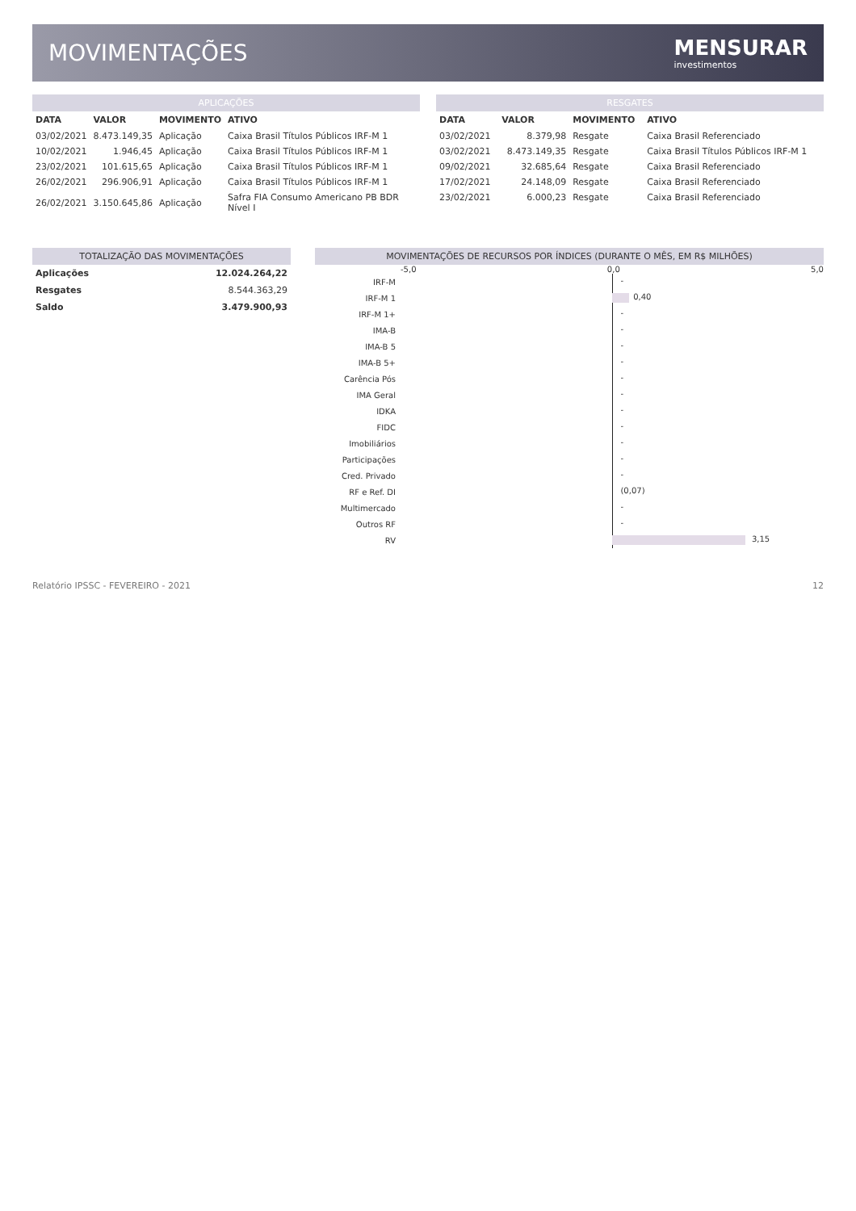MOVIMENTAÇÕES MENSURAR
investimentos
APLICAÇÕES
| DATA | VALOR | MOVIMENTO | ATIVO |
| --- | --- | --- | --- |
| 03/02/2021 | 8.473.149,35 | Aplicação | Caixa Brasil Títulos Públicos IRF-M 1 |
| 10/02/2021 | 1.946,45 | Aplicação | Caixa Brasil Títulos Públicos IRF-M 1 |
| 23/02/2021 | 101.615,65 | Aplicação | Caixa Brasil Títulos Públicos IRF-M 1 |
| 26/02/2021 | 296.906,91 | Aplicação | Caixa Brasil Títulos Públicos IRF-M 1 |
| 26/02/2021 | 3.150.645,86 | Aplicação | Safra FIA Consumo Americano PB BDR Nível I |
RESGATES
| DATA | VALOR | MOVIMENTO | ATIVO |
| --- | --- | --- | --- |
| 03/02/2021 | 8.379,98 | Resgate | Caixa Brasil Referenciado |
| 03/02/2021 | 8.473.149,35 | Resgate | Caixa Brasil Títulos Públicos IRF-M 1 |
| 09/02/2021 | 32.685,64 | Resgate | Caixa Brasil Referenciado |
| 17/02/2021 | 24.148,09 | Resgate | Caixa Brasil Referenciado |
| 23/02/2021 | 6.000,23 | Resgate | Caixa Brasil Referenciado |
TOTALIZAÇÃO DAS MOVIMENTAÇÕES
| Aplicações | 12.024.264,22 |
| Resgates | 8.544.363,29 |
| Saldo | 3.479.900,93 |
MOVIMENTAÇÕES DE RECURSOS POR ÍNDICES (DURANTE O MÊS, EM R$ MILHÕES)
-5,0 0,0 5,0
IRF-M
-
IRF-M 1
0,40
IRF-M 1+
-
IMA-B
-
IMA-B 5
-
IMA-B 5+
-
Carência Pós
-
IMA Geral
-
IDKA
-
FIDC
-
Imobiliários
-
Participações
-
Cred. Privado
-
RF e Ref. DI
(0,07)
Multimercado
-
Outros RF
-
RV
3,15
Relatório IPSSC - FEVEREIRO - 2021 12